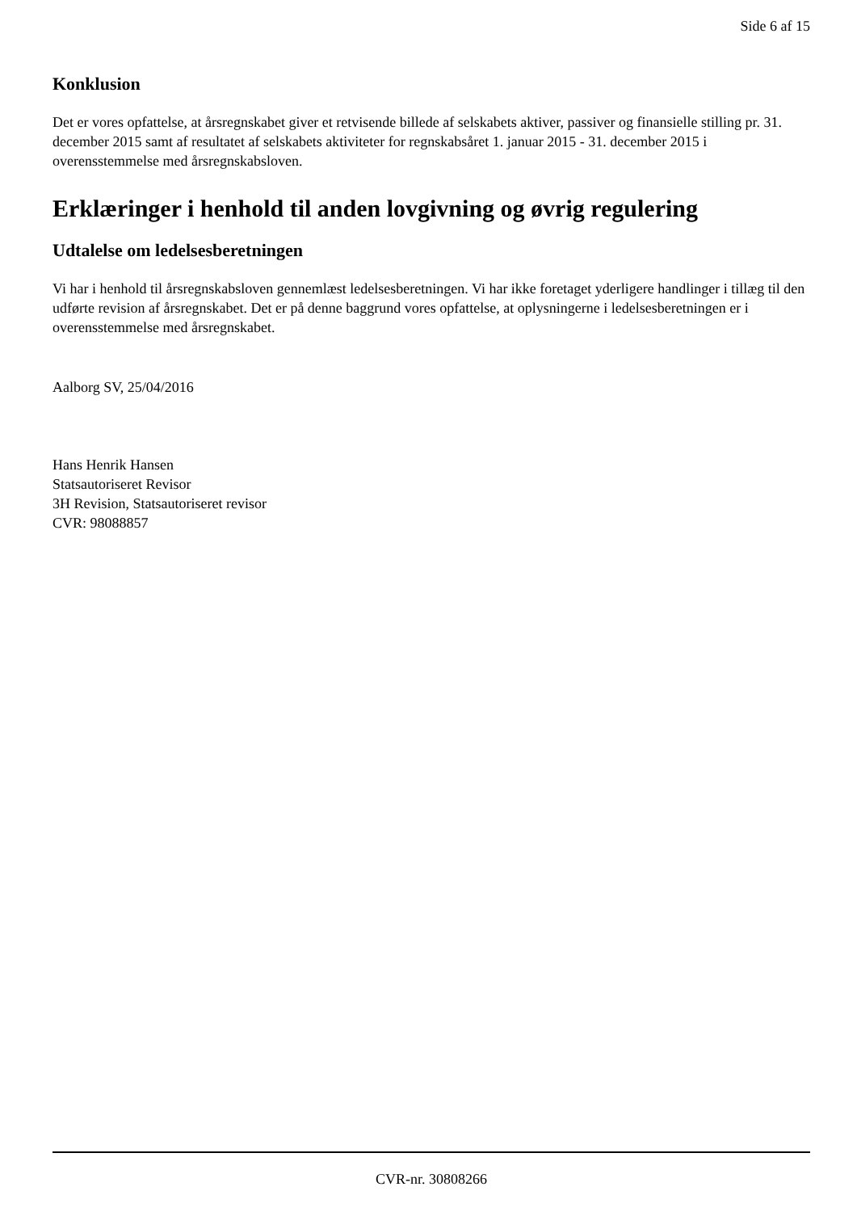Side 6 af 15
Konklusion
Det er vores opfattelse, at årsregnskabet giver et retvisende billede af selskabets aktiver, passiver og finansielle stilling pr. 31. december 2015 samt af resultatet af selskabets aktiviteter for regnskabsåret 1. januar 2015 - 31. december 2015 i overensstemmelse med årsregnskabsloven.
Erklæringer i henhold til anden lovgivning og øvrig regulering
Udtalelse om ledelsesberetningen
Vi har i henhold til årsregnskabsloven gennemlæst ledelsesberetningen. Vi har ikke foretaget yderligere handlinger i tillæg til den udførte revision af årsregnskabet. Det er på denne baggrund vores opfattelse, at oplysningerne i ledelsesberetningen er i overensstemmelse med årsregnskabet.
Aalborg SV, 25/04/2016
Hans Henrik Hansen
Statsautoriseret Revisor
3H Revision, Statsautoriseret revisor
CVR: 98088857
CVR-nr. 30808266